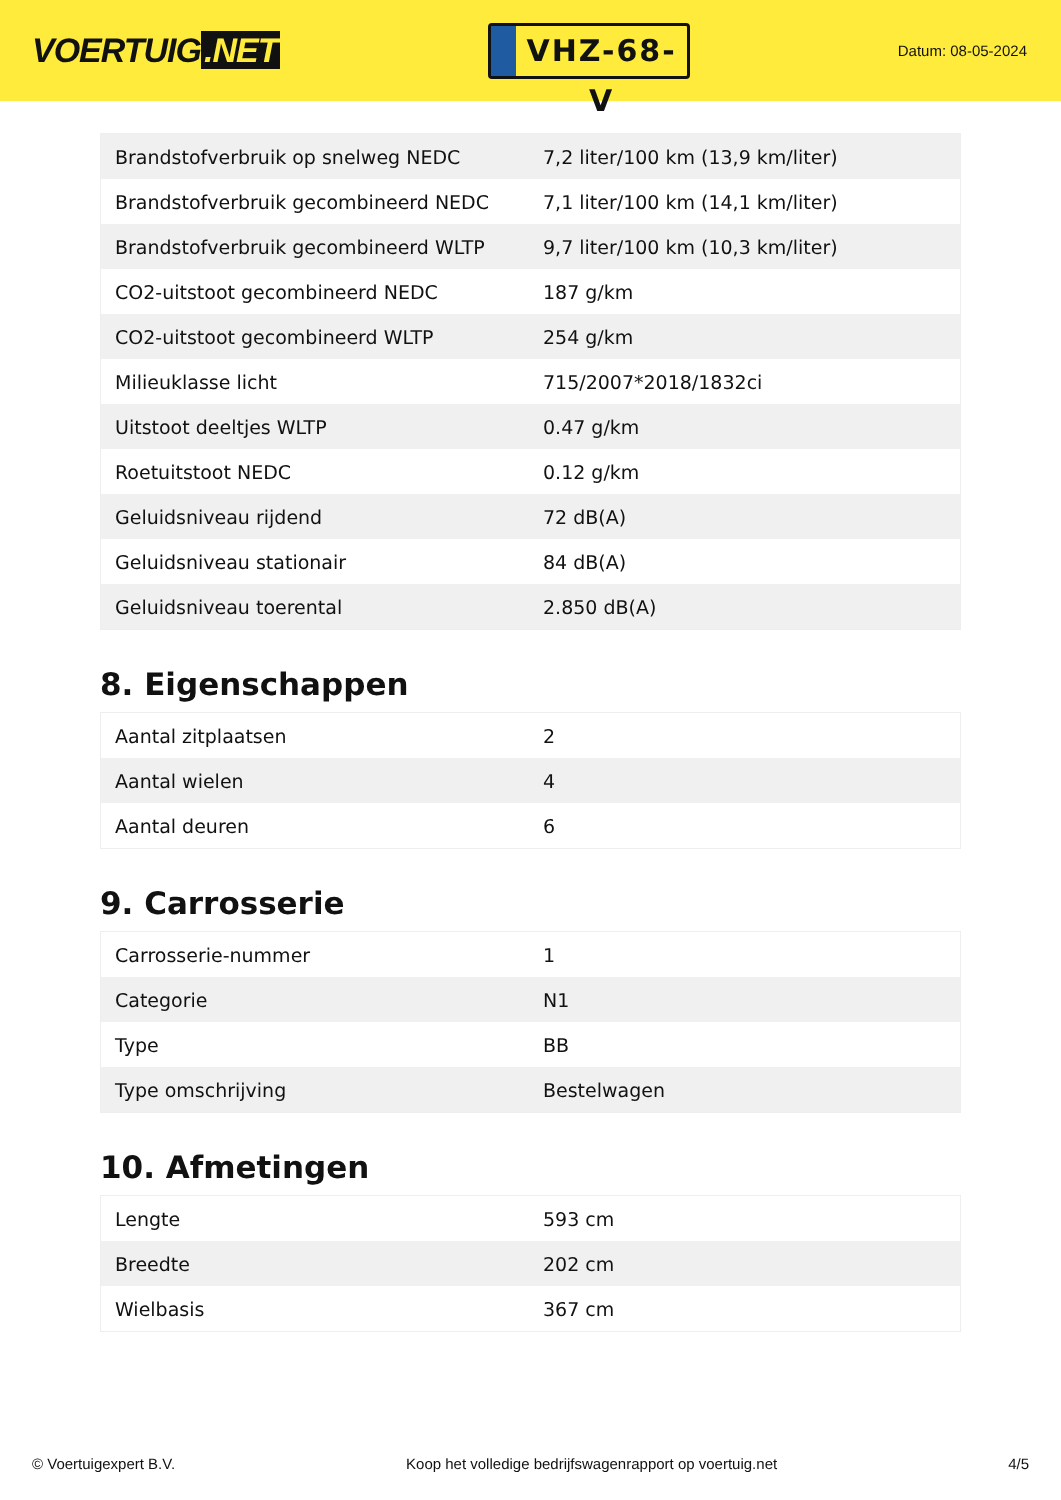VOERTUIG.NET
VHZ-68-V
Datum: 08-05-2024
| Brandstofverbruik op snelweg NEDC | 7,2 liter/100 km (13,9 km/liter) |
| Brandstofverbruik gecombineerd NEDC | 7,1 liter/100 km (14,1 km/liter) |
| Brandstofverbruik gecombineerd WLTP | 9,7 liter/100 km (10,3 km/liter) |
| CO2-uitstoot gecombineerd NEDC | 187 g/km |
| CO2-uitstoot gecombineerd WLTP | 254 g/km |
| Milieuklasse licht | 715/2007*2018/1832ci |
| Uitstoot deeltjes WLTP | 0.47 g/km |
| Roetuitstoot NEDC | 0.12 g/km |
| Geluidsniveau rijdend | 72 dB(A) |
| Geluidsniveau stationair | 84 dB(A) |
| Geluidsniveau toerental | 2.850 dB(A) |
8. Eigenschappen
| Aantal zitplaatsen | 2 |
| Aantal wielen | 4 |
| Aantal deuren | 6 |
9. Carrosserie
| Carrosserie-nummer | 1 |
| Categorie | N1 |
| Type | BB |
| Type omschrijving | Bestelwagen |
10. Afmetingen
| Lengte | 593 cm |
| Breedte | 202 cm |
| Wielbasis | 367 cm |
© Voertuigexpert B.V. Koop het volledige bedrijfswagenrapport op voertuig.net 4/5